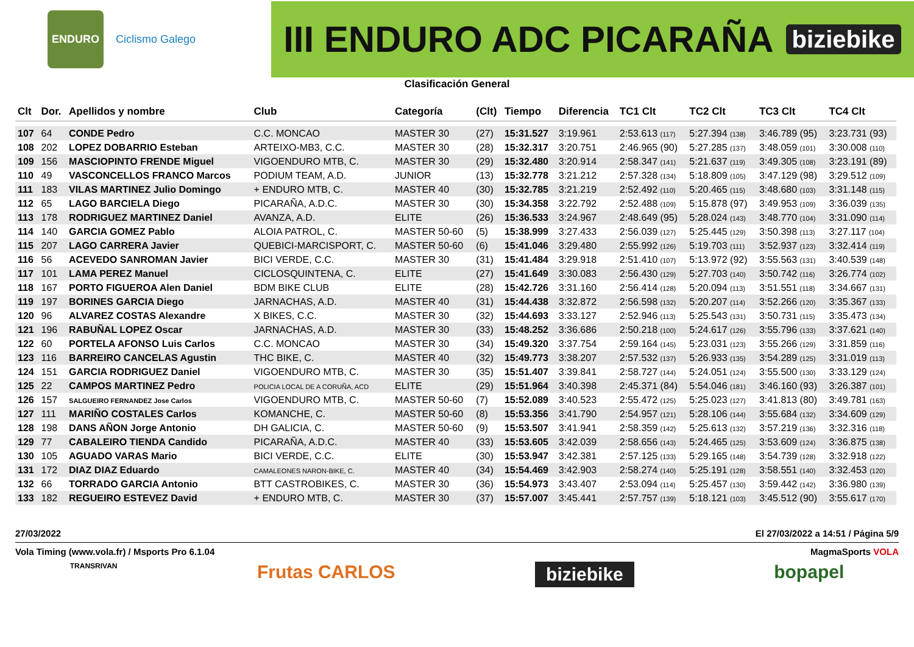ENDURO
Ciclismo Galego
III ENDURO ADC PICARAÑA biziebike
Clasificación General
| Clt | Dor. | Apellidos y nombre | Club | Categoría | (Clt) | Tiempo | Diferencia | TC1 Clt | TC2 Clt | TC3 Clt | TC4 Clt |
| --- | --- | --- | --- | --- | --- | --- | --- | --- | --- | --- | --- |
| 107 | 64 | CONDE Pedro | C.C. MONCAO | MASTER 30 | (27) | 15:31.527 | 3:19.961 | 2:53.613 (117) | 5:27.394 (138) | 3:46.789 (95) | 3:23.731 (93) |
| 108 | 202 | LOPEZ DOBARRIO Esteban | ARTEIXO-MB3, C.C. | MASTER 30 | (28) | 15:32.317 | 3:20.751 | 2:46.965 (90) | 5:27.285 (137) | 3:48.059 (101) | 3:30.008 (110) |
| 109 | 156 | MASCIOPINTO FRENDE Miguel | VIGOENDURO MTB, C. | MASTER 30 | (29) | 15:32.480 | 3:20.914 | 2:58.347 (141) | 5:21.637 (119) | 3:49.305 (108) | 3:23.191 (89) |
| 110 | 49 | VASCONCELLOS FRANCO Marcos | PODIUM TEAM, A.D. | JUNIOR | (13) | 15:32.778 | 3:21.212 | 2:57.328 (134) | 5:18.809 (105) | 3:47.129 (98) | 3:29.512 (109) |
| 111 | 183 | VILAS MARTINEZ Julio Domingo | + ENDURO MTB, C. | MASTER 40 | (30) | 15:32.785 | 3:21.219 | 2:52.492 (110) | 5:20.465 (115) | 3:48.680 (103) | 3:31.148 (115) |
| 112 | 65 | LAGO BARCIELA Diego | PICARAÑA, A.D.C. | MASTER 30 | (30) | 15:34.358 | 3:22.792 | 2:52.488 (109) | 5:15.878 (97) | 3:49.953 (109) | 3:36.039 (135) |
| 113 | 178 | RODRIGUEZ MARTINEZ Daniel | AVANZA, A.D. | ELITE | (26) | 15:36.533 | 3:24.967 | 2:48.649 (95) | 5:28.024 (143) | 3:48.770 (104) | 3:31.090 (114) |
| 114 | 140 | GARCIA GOMEZ Pablo | ALOIA PATROL, C. | MASTER 50-60 | (5) | 15:38.999 | 3:27.433 | 2:56.039 (127) | 5:25.445 (129) | 3:50.398 (113) | 3:27.117 (104) |
| 115 | 207 | LAGO CARRERA Javier | QUEBICI-MARCISPORT, C. | MASTER 50-60 | (6) | 15:41.046 | 3:29.480 | 2:55.992 (126) | 5:19.703 (111) | 3:52.937 (123) | 3:32.414 (119) |
| 116 | 56 | ACEVEDO SANROMAN Javier | BICI VERDE, C.C. | MASTER 30 | (31) | 15:41.484 | 3:29.918 | 2:51.410 (107) | 5:13.972 (92) | 3:55.563 (131) | 3:40.539 (148) |
| 117 | 101 | LAMA PEREZ Manuel | CICLOSQUINTENA, C. | ELITE | (27) | 15:41.649 | 3:30.083 | 2:56.430 (129) | 5:27.703 (140) | 3:50.742 (116) | 3:26.774 (102) |
| 118 | 167 | PORTO FIGUEROA Alen Daniel | BDM BIKE CLUB | ELITE | (28) | 15:42.726 | 3:31.160 | 2:56.414 (128) | 5:20.094 (113) | 3:51.551 (118) | 3:34.667 (131) |
| 119 | 197 | BORINES GARCIA Diego | JARNACHAS, A.D. | MASTER 40 | (31) | 15:44.438 | 3:32.872 | 2:56.598 (132) | 5:20.207 (114) | 3:52.266 (120) | 3:35.367 (133) |
| 120 | 96 | ALVAREZ COSTAS Alexandre | X BIKES, C.C. | MASTER 30 | (32) | 15:44.693 | 3:33.127 | 2:52.946 (113) | 5:25.543 (131) | 3:50.731 (115) | 3:35.473 (134) |
| 121 | 196 | RABUÑAL LOPEZ Oscar | JARNACHAS, A.D. | MASTER 30 | (33) | 15:48.252 | 3:36.686 | 2:50.218 (100) | 5:24.617 (126) | 3:55.796 (133) | 3:37.621 (140) |
| 122 | 60 | PORTELA AFONSO Luis Carlos | C.C. MONCAO | MASTER 30 | (34) | 15:49.320 | 3:37.754 | 2:59.164 (145) | 5:23.031 (123) | 3:55.266 (129) | 3:31.859 (116) |
| 123 | 116 | BARREIRO CANCELAS Agustin | THC BIKE, C. | MASTER 40 | (32) | 15:49.773 | 3:38.207 | 2:57.532 (137) | 5:26.933 (135) | 3:54.289 (125) | 3:31.019 (113) |
| 124 | 151 | GARCIA RODRIGUEZ Daniel | VIGOENDURO MTB, C. | MASTER 30 | (35) | 15:51.407 | 3:39.841 | 2:58.727 (144) | 5:24.051 (124) | 3:55.500 (130) | 3:33.129 (124) |
| 125 | 22 | CAMPOS MARTINEZ Pedro | POLICIA LOCAL DE A CORUÑA, ACD | ELITE | (29) | 15:51.964 | 3:40.398 | 2:45.371 (84) | 5:54.046 (181) | 3:46.160 (93) | 3:26.387 (101) |
| 126 | 157 | SALGUEIRO FERNANDEZ Jose Carlos | VIGOENDURO MTB, C. | MASTER 50-60 | (7) | 15:52.089 | 3:40.523 | 2:55.472 (125) | 5:25.023 (127) | 3:41.813 (80) | 3:49.781 (163) |
| 127 | 111 | MARIÑO COSTALES Carlos | KOMANCHE, C. | MASTER 50-60 | (8) | 15:53.356 | 3:41.790 | 2:54.957 (121) | 5:28.106 (144) | 3:55.684 (132) | 3:34.609 (129) |
| 128 | 198 | DANS AÑON Jorge Antonio | DH GALICIA, C. | MASTER 50-60 | (9) | 15:53.507 | 3:41.941 | 2:58.359 (142) | 5:25.613 (132) | 3:57.219 (136) | 3:32.316 (118) |
| 129 | 77 | CABALEIRO TIENDA Candido | PICARAÑA, A.D.C. | MASTER 40 | (33) | 15:53.605 | 3:42.039 | 2:58.656 (143) | 5:24.465 (125) | 3:53.609 (124) | 3:36.875 (138) |
| 130 | 105 | AGUADO VARAS Mario | BICI VERDE, C.C. | ELITE | (30) | 15:53.947 | 3:42.381 | 2:57.125 (133) | 5:29.165 (148) | 3:54.739 (128) | 3:32.918 (122) |
| 131 | 172 | DIAZ DIAZ Eduardo | CAMALEONES NARON-BIKE, C. | MASTER 40 | (34) | 15:54.469 | 3:42.903 | 2:58.274 (140) | 5:25.191 (128) | 3:58.551 (140) | 3:32.453 (120) |
| 132 | 66 | TORRADO GARCIA Antonio | BTT CASTROBIKES, C. | MASTER 30 | (36) | 15:54.973 | 3:43.407 | 2:53.094 (114) | 5:25.457 (130) | 3:59.442 (142) | 3:36.980 (139) |
| 133 | 182 | REGUEIRO ESTEVEZ David | + ENDURO MTB, C. | MASTER 30 | (37) | 15:57.007 | 3:45.441 | 2:57.757 (139) | 5:18.121 (103) | 3:45.512 (90) | 3:55.617 (170) |
27/03/2022 El 27/03/2022 a 14:51 / Página 5/9
Vola Timing (www.vola.fr) / Msports Pro 6.1.04 MagmaSports VOLA
TRANSRIVAN Frutas CARLOS biziebike bopapel